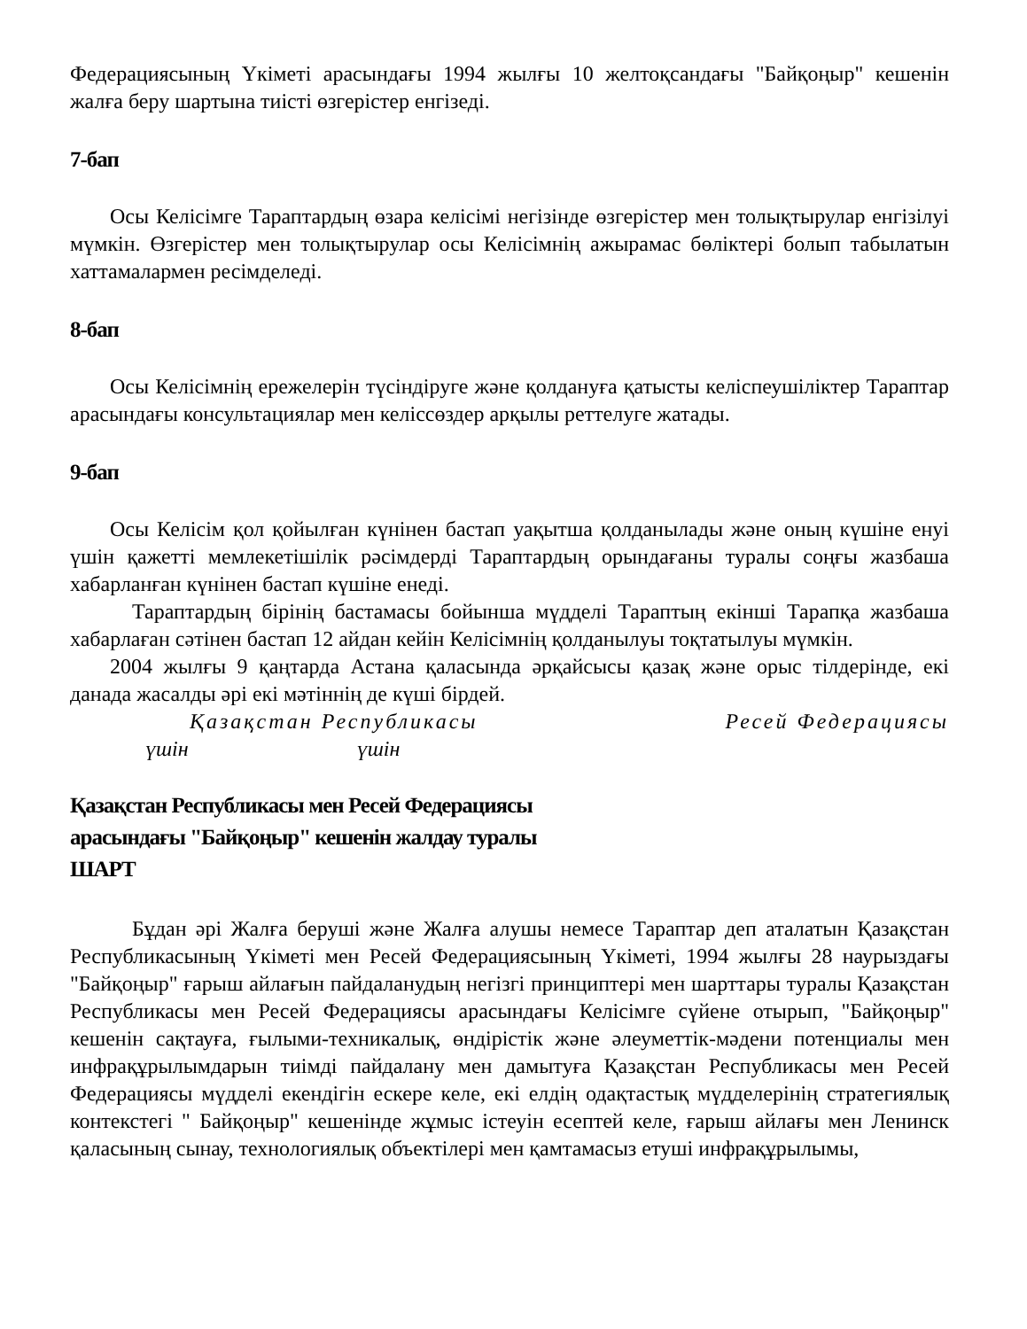Федерациясының Үкіметі арасындағы 1994 жылғы 10 желтоқсандағы "Байқоңыр" кешенін жалға беру шартына тиісті өзгерістер енгізеді.
7-бап
Осы Келісімге Тараптардың өзара келісімі негізінде өзгерістер мен толықтырулар енгізілуі мүмкін. Өзгерістер мен толықтырулар осы Келісімнің ажырамас бөліктері болып табылатын хаттамалармен ресімделеді.
8-бап
Осы Келісімнің ережелерін түсіндіруге және қолдануға қатысты келіспеушіліктер Тараптар арасындағы консультациялар мен келіссөздер арқылы реттелуге жатады.
9-бап
Осы Келісім қол қойылған күнінен бастап уақытша қолданылады және оның күшіне енуі үшін қажетті мемлекетішілік рәсімдерді Тараптардың орындағаны туралы соңғы жазбаша хабарланған күнінен бастап күшіне енеді.
Тараптардың бірінің бастамасы бойынша мүдделі Тараптың екінші Тарапқа жазбаша хабарлаған сәтінен бастап 12 айдан кейін Келісімнің қолданылуы тоқтатылуы мүмкін.
2004 жылғы 9 қаңтарда Астана қаласында әрқайсысы қазақ және орыс тілдерінде, екі данада жасалды әрі екі мәтіннің де күші бірдей.
Қазақстан Республикасы Ресей Федерациясы
үшін үшін
Қазақстан Республикасы мен Ресей Федерациясы
арасындағы "Байқоңыр" кешенін жалдау туралы
ШАРТ
Бұдан әрі Жалға беруші және Жалға алушы немесе Тараптар деп аталатын Қазақстан Республикасының Үкіметі мен Ресей Федерациясының Үкіметі, 1994 жылғы 28 наурыздағы "Байқоңыр" ғарыш айлағын пайдаланудың негізгі принциптері мен шарттары туралы Қазақстан Республикасы мен Ресей Федерациясы арасындағы Келісімге сүйене отырып, "Байқоңыр" кешенін сақтауға, ғылыми-техникалық, өндірістік және әлеуметтік-мәдени потенциалы мен инфрақұрылымдарын тиімді пайдалану мен дамытуға Қазақстан Республикасы мен Ресей Федерациясы мүдделі екендігін ескере келе, екі елдің одақтастық мүдделерінің стратегиялық контекстегі " Байқоңыр" кешенінде жұмыс істеуін есептей келе, ғарыш айлағы мен Ленинск қаласының сынау, технологиялық объектілері мен қамтамасыз етуші инфрақұрылымы,